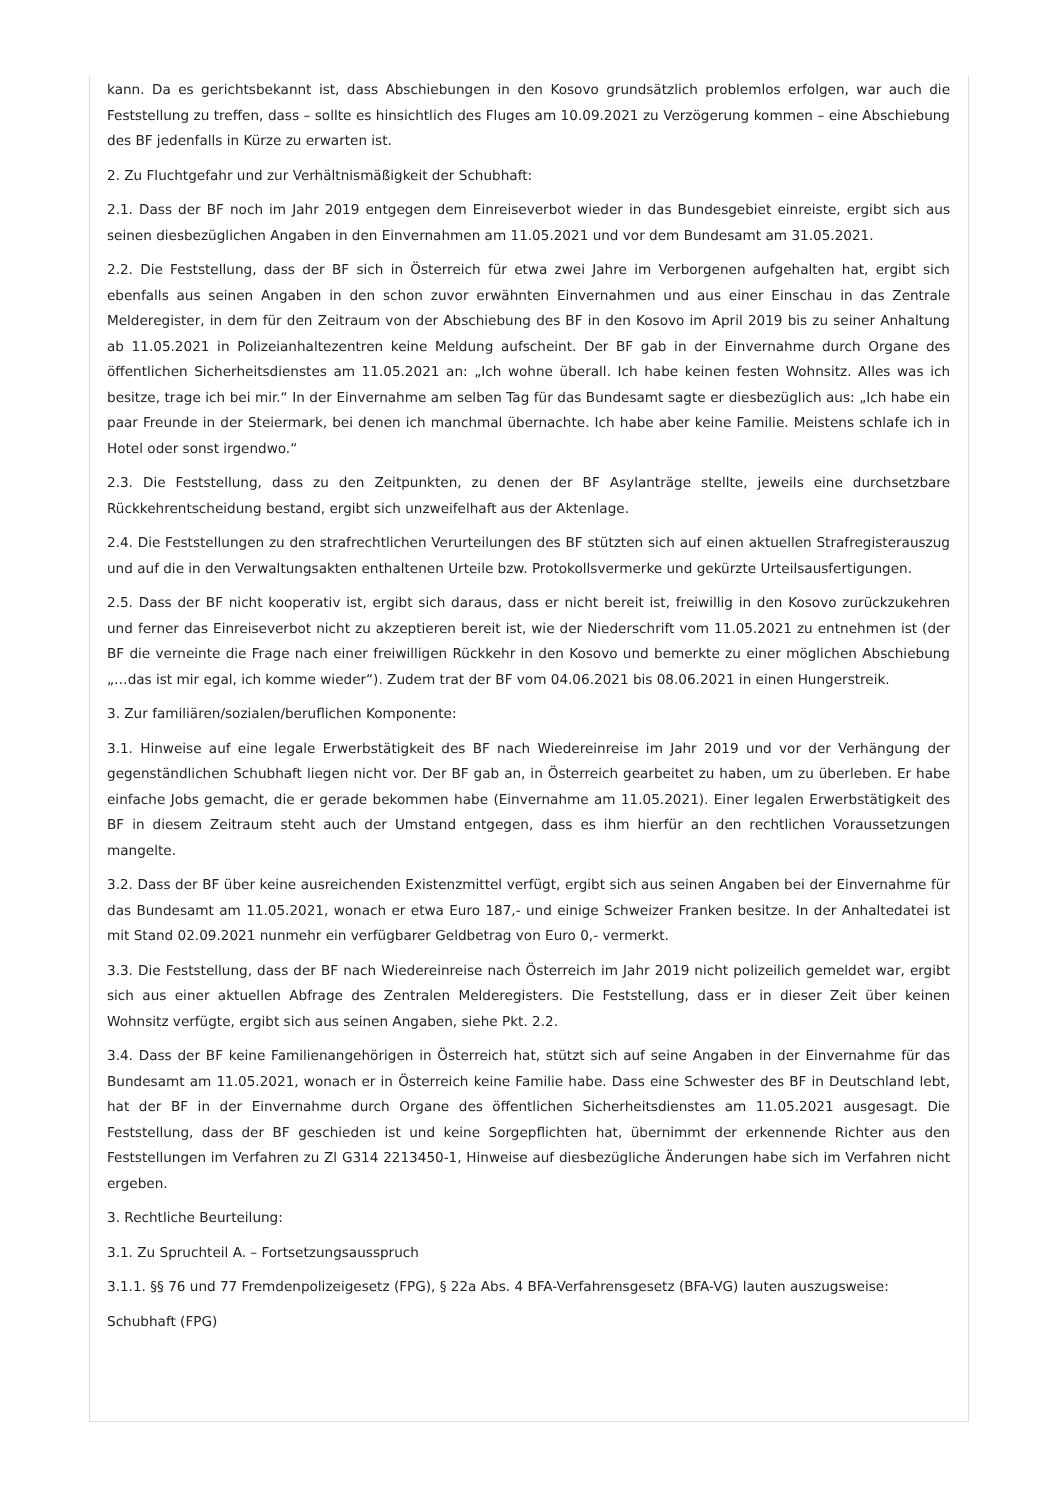kann. Da es gerichtsbekannt ist, dass Abschiebungen in den Kosovo grundsätzlich problemlos erfolgen, war auch die Feststellung zu treffen, dass – sollte es hinsichtlich des Fluges am 10.09.2021 zu Verzögerung kommen – eine Abschiebung des BF jedenfalls in Kürze zu erwarten ist.
2. Zu Fluchtgefahr und zur Verhältnismäßigkeit der Schubhaft:
2.1. Dass der BF noch im Jahr 2019 entgegen dem Einreiseverbot wieder in das Bundesgebiet einreiste, ergibt sich aus seinen diesbezüglichen Angaben in den Einvernahmen am 11.05.2021 und vor dem Bundesamt am 31.05.2021.
2.2. Die Feststellung, dass der BF sich in Österreich für etwa zwei Jahre im Verborgenen aufgehalten hat, ergibt sich ebenfalls aus seinen Angaben in den schon zuvor erwähnten Einvernahmen und aus einer Einschau in das Zentrale Melderegister, in dem für den Zeitraum von der Abschiebung des BF in den Kosovo im April 2019 bis zu seiner Anhaltung ab 11.05.2021 in Polizeianhaltezentren keine Meldung aufscheint. Der BF gab in der Einvernahme durch Organe des öffentlichen Sicherheitsdienstes am 11.05.2021 an: „Ich wohne überall. Ich habe keinen festen Wohnsitz. Alles was ich besitze, trage ich bei mir.“ In der Einvernahme am selben Tag für das Bundesamt sagte er diesbezüglich aus: „Ich habe ein paar Freunde in der Steiermark, bei denen ich manchmal übernachte. Ich habe aber keine Familie. Meistens schlafe ich in Hotel oder sonst irgendwo.“
2.3. Die Feststellung, dass zu den Zeitpunkten, zu denen der BF Asylanträge stellte, jeweils eine durchsetzbare Rückkehrentscheidung bestand, ergibt sich unzweifelhaft aus der Aktenlage.
2.4. Die Feststellungen zu den strafrechtlichen Verurteilungen des BF stützten sich auf einen aktuellen Strafregisterauszug und auf die in den Verwaltungsakten enthaltenen Urteile bzw. Protokollsvermerke und gekürzte Urteilsausfertigungen.
2.5. Dass der BF nicht kooperativ ist, ergibt sich daraus, dass er nicht bereit ist, freiwillig in den Kosovo zurückzukehren und ferner das Einreiseverbot nicht zu akzeptieren bereit ist, wie der Niederschrift vom 11.05.2021 zu entnehmen ist (der BF die verneinte die Frage nach einer freiwilligen Rückkehr in den Kosovo und bemerkte zu einer möglichen Abschiebung „…das ist mir egal, ich komme wieder“). Zudem trat der BF vom 04.06.2021 bis 08.06.2021 in einen Hungerstreik.
3. Zur familiären/sozialen/beruflichen Komponente:
3.1. Hinweise auf eine legale Erwerbstätigkeit des BF nach Wiedereinreise im Jahr 2019 und vor der Verhängung der gegenständlichen Schubhaft liegen nicht vor. Der BF gab an, in Österreich gearbeitet zu haben, um zu überleben. Er habe einfache Jobs gemacht, die er gerade bekommen habe (Einvernahme am 11.05.2021). Einer legalen Erwerbstätigkeit des BF in diesem Zeitraum steht auch der Umstand entgegen, dass es ihm hierfür an den rechtlichen Voraussetzungen mangelte.
3.2. Dass der BF über keine ausreichenden Existenzmittel verfügt, ergibt sich aus seinen Angaben bei der Einvernahme für das Bundesamt am 11.05.2021, wonach er etwa Euro 187,- und einige Schweizer Franken besitze. In der Anhaltedatei ist mit Stand 02.09.2021 nunmehr ein verfügbarer Geldbetrag von Euro 0,- vermerkt.
3.3. Die Feststellung, dass der BF nach Wiedereinreise nach Österreich im Jahr 2019 nicht polizeilich gemeldet war, ergibt sich aus einer aktuellen Abfrage des Zentralen Melderegisters. Die Feststellung, dass er in dieser Zeit über keinen Wohnsitz verfügte, ergibt sich aus seinen Angaben, siehe Pkt. 2.2.
3.4. Dass der BF keine Familienangehörigen in Österreich hat, stützt sich auf seine Angaben in der Einvernahme für das Bundesamt am 11.05.2021, wonach er in Österreich keine Familie habe. Dass eine Schwester des BF in Deutschland lebt, hat der BF in der Einvernahme durch Organe des öffentlichen Sicherheitsdienstes am 11.05.2021 ausgesagt. Die Feststellung, dass der BF geschieden ist und keine Sorgepflichten hat, übernimmt der erkennende Richter aus den Feststellungen im Verfahren zu Zl G314 2213450-1, Hinweise auf diesbezügliche Änderungen habe sich im Verfahren nicht ergeben.
3. Rechtliche Beurteilung:
3.1. Zu Spruchteil A. – Fortsetzungsausspruch
3.1.1. §§ 76 und 77 Fremdenpolizeigesetz (FPG), § 22a Abs. 4 BFA-Verfahrensgesetz (BFA-VG) lauten auszugsweise:
Schubhaft (FPG)